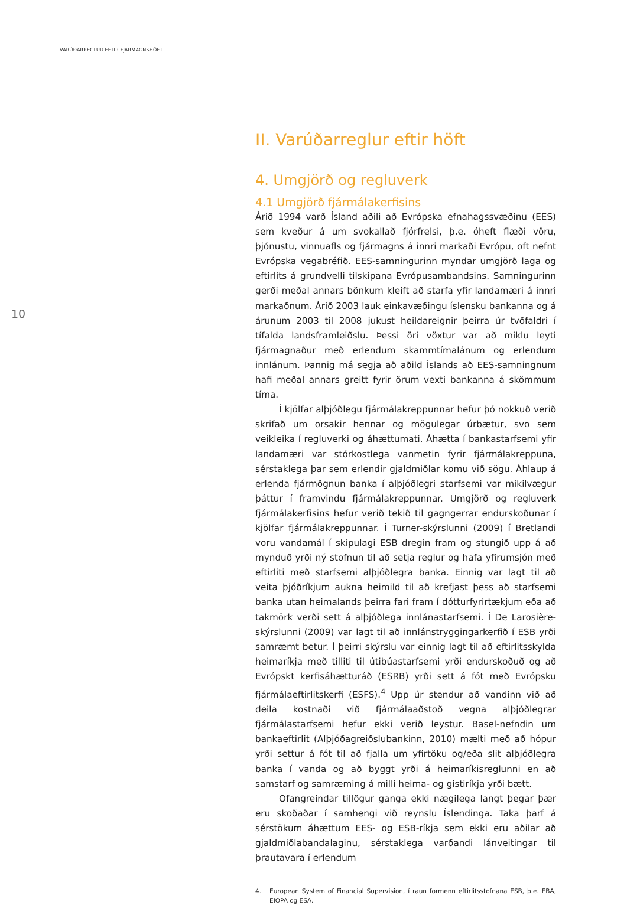VARÚÐARREGLUR EFTIR FJÁRMAGNSHÖFT
10
II. Varúðarreglur eftir höft
4. Umgjörð og regluverk
4.1 Umgjörð fjármálakerfisins
Árið 1994 varð Ísland aðili að Evrópska efnahagssvæðinu (EES) sem kveður á um svokallað fjórfrelsi, þ.e. óheft flæði vöru, þjónustu, vinnuafls og fjármagns á innri markaði Evrópu, oft nefnt Evrópska vegabréfið. EES-samningurinn myndar umgjörð laga og eftirlits á grundvelli tilskipana Evrópusambandsins. Samningurinn gerði meðal annars bönkum kleift að starfa yfir landamæri á innri markaðnum. Árið 2003 lauk einkavæðingu íslensku bankanna og á árunum 2003 til 2008 jukust heildareignir þeirra úr tvöfaldri í tífalda landsframleiðslu. Þessi öri vöxtur var að miklu leyti fjármagnaður með erlendum skammtímalánum og erlendum innlánum. Þannig má segja að aðild Íslands að EES-samningnum hafi meðal annars greitt fyrir örum vexti bankanna á skömmum tíma.
Í kjölfar alþjóðlegu fjármálakreppunnar hefur þó nokkuð verið skrifað um orsakir hennar og mögulegar úrbætur, svo sem veikleika í regluverki og áhættumati. Áhætta í bankastarfsemi yfir landamæri var stórkostlega vanmetin fyrir fjármálakreppuna, sérstaklega þar sem erlendir gjaldmiðlar komu við sögu. Áhlaup á erlenda fjármögnun banka í alþjóðlegri starfsemi var mikilvægur þáttur í framvindu fjármálakreppunnar. Umgjörð og regluverk fjármálakerfisins hefur verið tekið til gagngerrar endurskoðunar í kjölfar fjármálakreppunnar. Í Turner-skýrslunni (2009) í Bretlandi voru vandamál í skipulagi ESB dregin fram og stungið upp á að mynduð yrði ný stofnun til að setja reglur og hafa yfirumsjón með eftirliti með starfsemi alþjóðlegra banka. Einnig var lagt til að veita þjóðríkjum aukna heimild til að krefjast þess að starfsemi banka utan heimalands þeirra fari fram í dótturfyrirtækjum eða að takmörk verði sett á alþjóðlega innlánastarfsemi. Í De Larosière-skýrslunni (2009) var lagt til að innlánstryggingarkerfið í ESB yrði samræmt betur. Í þeirri skýrslu var einnig lagt til að eftirlitsskylda heimaríkja með tilliti til útibúastarfsemi yrði endurskoðuð og að Evrópskt kerfisáhætturáð (ESRB) yrði sett á fót með Evrópsku fjármálaeftirlitskerfi (ESFS).<sup>4</sup> Upp úr stendur að vandinn við að deila kostnaði við fjármálaaðstoð vegna alþjóðlegrar fjármálastarfsemi hefur ekki verið leystur. Basel-nefndin um bankaeftirlit (Alþjóðagreiðslubankinn, 2010) mælti með að hópur yrði settur á fót til að fjalla um yfirtöku og/eða slit alþjóðlegra banka í vanda og að byggt yrði á heimaríkisreglunni en að samstarf og samræming á milli heima- og gistiríkja yrði bætt.
Ofangreindar tillögur ganga ekki nægilega langt þegar þær eru skoðaðar í samhengi við reynslu Íslendinga. Taka þarf á sérstökum áhættum EES- og ESB-ríkja sem ekki eru aðilar að gjaldmiðlabandalaginu, sérstaklega varðandi lánveitingar til þrautavara í erlendum
4. European System of Financial Supervision, í raun formenn eftirlitsstofnana ESB, þ.e. EBA, EIOPA og ESA.